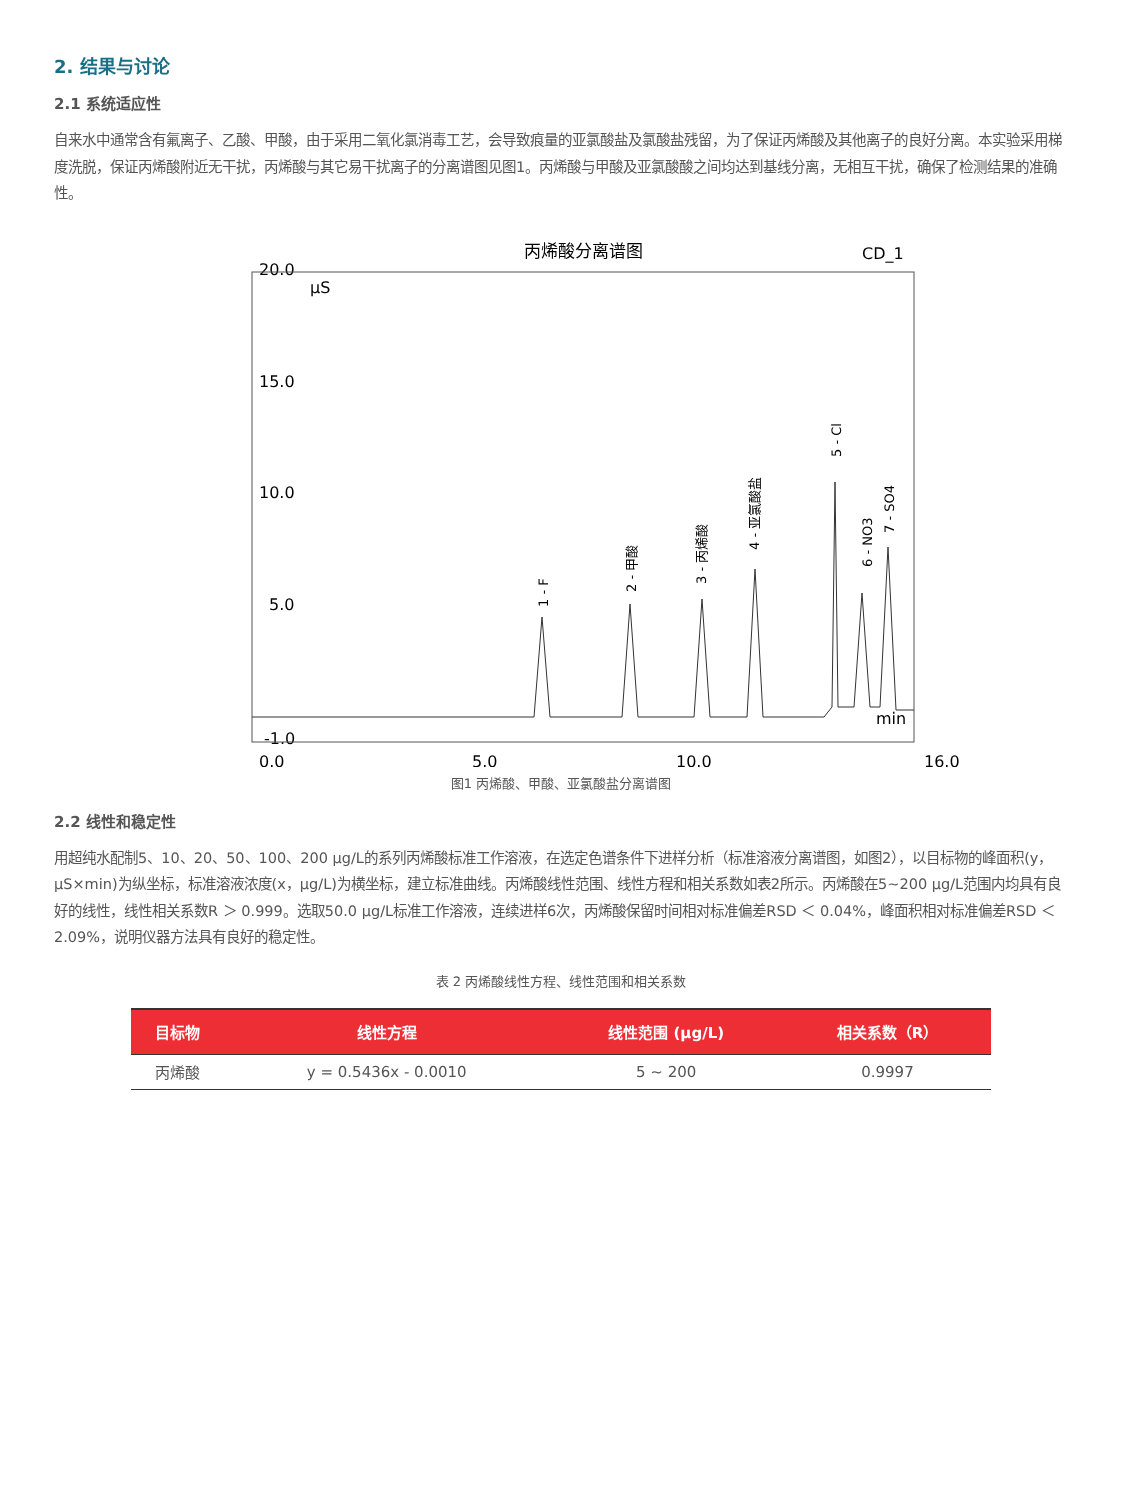2. 结果与讨论
2.1 系统适应性
自来水中通常含有氟离子、乙酸、甲酸，由于采用二氧化氯消毒工艺，会导致痕量的亚氯酸盐及氯酸盐残留，为了保证丙烯酸及其他离子的良好分离。本实验采用梯度洗脱，保证丙烯酸附近无干扰，丙烯酸与其它易干扰离子的分离谱图见图1。丙烯酸与甲酸及亚氯酸酸之间均达到基线分离，无相互干扰，确保了检测结果的准确性。
丙烯酸分离谱图
CD_1
20.0
15.0
10.0
5.0
-1.0
0.0
5.0
10.0
16.0
µS
min
1 - F
2 - 甲酸
3 - 丙烯酸
4 - 亚氯酸盐
5 - Cl
6 - NO3
7 - SO4
图1 丙烯酸、甲酸、亚氯酸盐分离谱图
2.2 线性和稳定性
用超纯水配制5、10、20、50、100、200 µg/L的系列丙烯酸标准工作溶液，在选定色谱条件下进样分析（标准溶液分离谱图，如图2），以目标物的峰面积(y，µS×min)为纵坐标，标准溶液浓度(x，µg/L)为横坐标，建立标准曲线。丙烯酸线性范围、线性方程和相关系数如表2所示。丙烯酸在5~200 µg/L范围内均具有良好的线性，线性相关系数R ＞ 0.999。选取50.0 µg/L标准工作溶液，连续进样6次，丙烯酸保留时间相对标准偏差RSD ＜ 0.04%，峰面积相对标准偏差RSD ＜ 2.09%，说明仪器方法具有良好的稳定性。
表 2 丙烯酸线性方程、线性范围和相关系数
| 目标物 | 线性方程 | 线性范围 (µg/L) | 相关系数（R） |
| --- | --- | --- | --- |
| 丙烯酸 | y = 0.5436x - 0.0010 | 5 ~ 200 | 0.9997 |